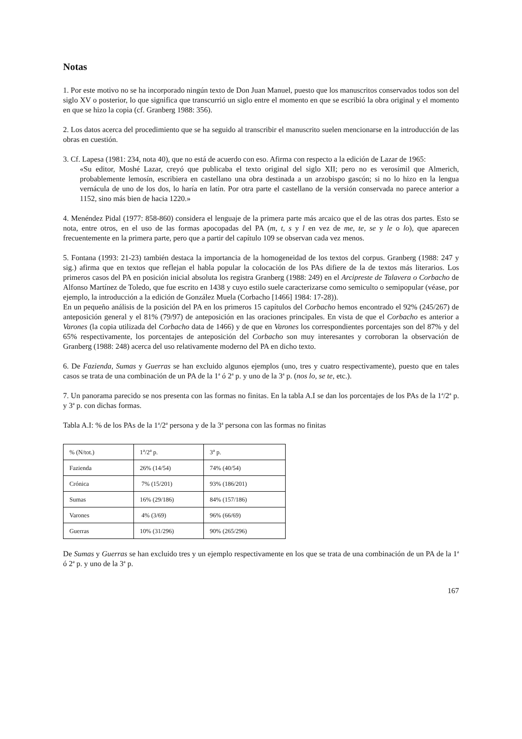Notas
1. Por este motivo no se ha incorporado ningún texto de Don Juan Manuel, puesto que los manuscritos conservados todos son del siglo XV o posterior, lo que significa que transcurrió un siglo entre el momento en que se escribió la obra original y el momento en que se hizo la copia (cf. Granberg 1988: 356).
2. Los datos acerca del procedimiento que se ha seguido al transcribir el manuscrito suelen mencionarse en la introducción de las obras en cuestión.
3. Cf. Lapesa (1981: 234, nota 40), que no está de acuerdo con eso. Afirma con respecto a la edición de Lazar de 1965:
«Su editor, Moshé Lazar, creyó que publicaba el texto original del siglo XII; pero no es verosímil que Almerich, probablemente lemosín, escribiera en castellano una obra destinada a un arzobispo gascón; si no lo hizo en la lengua vernácula de uno de los dos, lo haría en latín. Por otra parte el castellano de la versión conservada no parece anterior a 1152, sino más bien de hacia 1220.»
4. Menéndez Pidal (1977: 858-860) considera el lenguaje de la primera parte más arcaico que el de las otras dos partes. Esto se nota, entre otros, en el uso de las formas apocopadas del PA (m, t, s y l en vez de me, te, se y le o lo), que aparecen frecuentemente en la primera parte, pero que a partir del capítulo 109 se observan cada vez menos.
5. Fontana (1993: 21-23) también destaca la importancia de la homogeneidad de los textos del corpus. Granberg (1988: 247 y sig.) afirma que en textos que reflejan el habla popular la colocación de los PAs difiere de la de textos más literarios. Los primeros casos del PA en posición inicial absoluta los registra Granberg (1988: 249) en el Arcipreste de Talavera o Corbacho de Alfonso Martínez de Toledo, que fue escrito en 1438 y cuyo estilo suele caracterizarse como semiculto o semipopular (véase, por ejemplo, la introducción a la edición de González Muela (Corbacho [1466] 1984: 17-28)).
En un pequeño análisis de la posición del PA en los primeros 15 capítulos del Corbacho hemos encontrado el 92% (245/267) de anteposición general y el 81% (79/97) de anteposición en las oraciones principales. En vista de que el Corbacho es anterior a Varones (la copia utilizada del Corbacho data de 1466) y de que en Varones los correspondientes porcentajes son del 87% y del 65% respectivamente, los porcentajes de anteposición del Corbacho son muy interesantes y corroboran la observación de Granberg (1988: 248) acerca del uso relativamente moderno del PA en dicho texto.
6. De Fazienda, Sumas y Guerras se han excluido algunos ejemplos (uno, tres y cuatro respectivamente), puesto que en tales casos se trata de una combinación de un PA de la 1<sup>a</sup> ó 2<sup>a</sup> p. y uno de la 3<sup>a</sup> p. (nos lo, se te, etc.).
7. Un panorama parecido se nos presenta con las formas no finitas. En la tabla A.I se dan los porcentajes de los PAs de la 1<sup>a</sup>/2<sup>a</sup> p. y 3<sup>a</sup> p. con dichas formas.
Tabla A.I: % de los PAs de la 1<sup>a</sup>/2<sup>a</sup> persona y de la 3<sup>a</sup> persona con las formas no finitas
| % (N/tot.) | 1<sup>a</sup>/2<sup>a</sup> p. | 3<sup>a</sup> p. |
| Fazienda | 26% (14/54) | 74% (40/54) |
| Crónica | 7% (15/201) | 93% (186/201) |
| Sumas | 16% (29/186) | 84% (157/186) |
| Varones | 4% (3/69) | 96% (66/69) |
| Guerras | 10% (31/296) | 90% (265/296) |
De Sumas y Guerras se han excluido tres y un ejemplo respectivamente en los que se trata de una combinación de un PA de la 1<sup>a</sup> ó 2<sup>a</sup> p. y uno de la 3<sup>a</sup> p.
167